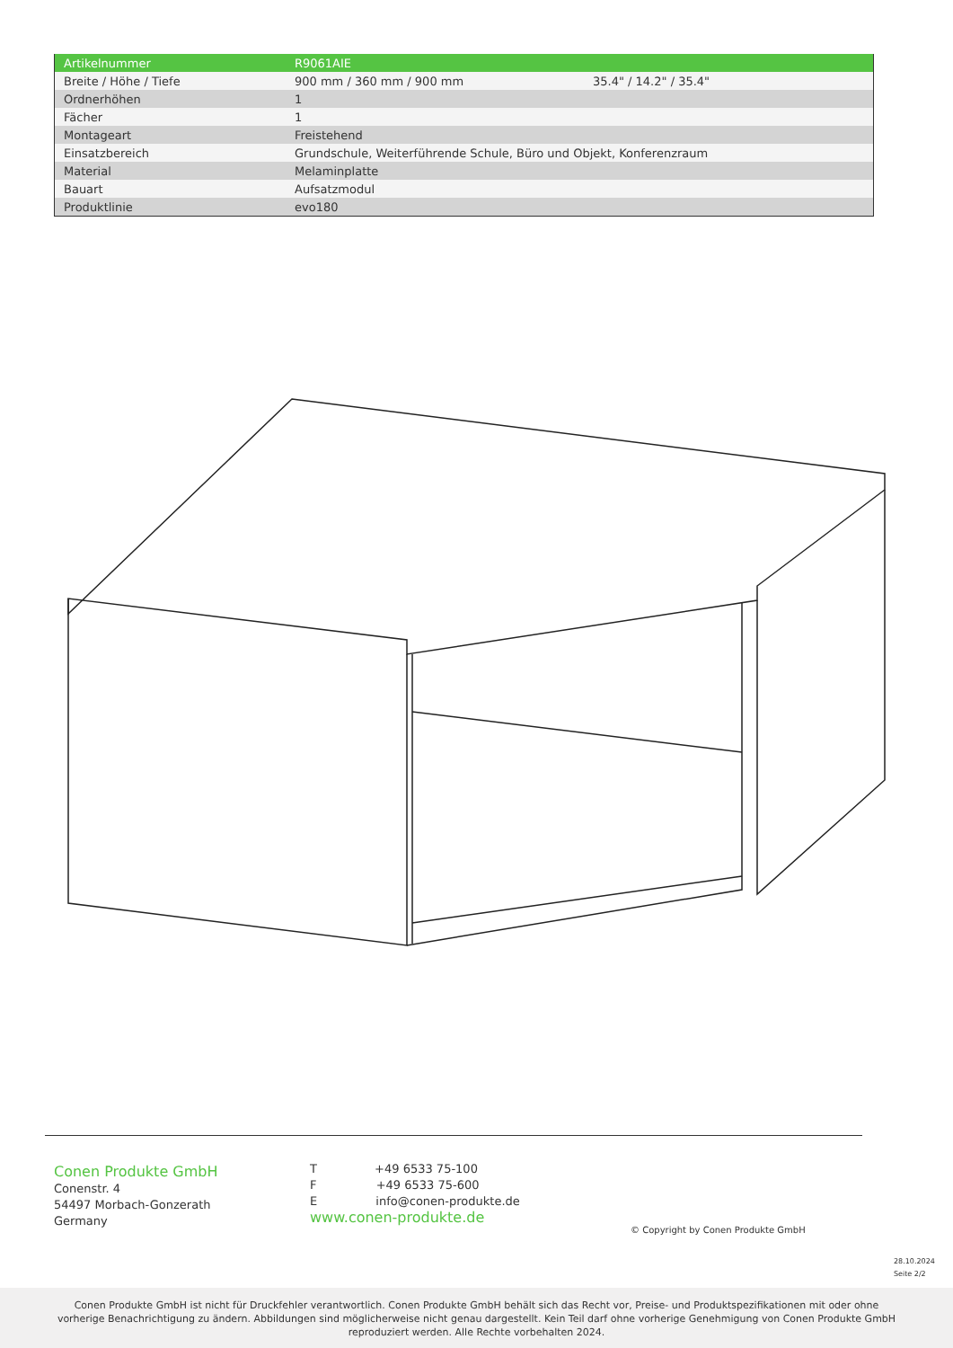| Artikelnummer | R9061AIE | |
| Breite / Höhe / Tiefe | 900 mm / 360 mm / 900 mm | 35.4" / 14.2" / 35.4" |
| Ordnerhöhen | 1 | |
| Fächer | 1 | |
| Montageart | Freistehend | |
| Einsatzbereich | Grundschule, Weiterführende Schule, Büro und Objekt, Konferenzraum | |
| Material | Melaminplatte | |
| Bauart | Aufsatzmodul | |
| Produktlinie | evo180 | |
Conen Produkte GmbH
Conenstr. 4
54497 Morbach-Gonzerath
Germany
T +49 6533 75-100
F +49 6533 75-600
E info@conen-produkte.de
www.conen-produkte.de
© Copyright by Conen Produkte GmbH
28.10.2024
Seite 2/2
Conen Produkte GmbH ist nicht für Druckfehler verantwortlich. Conen Produkte GmbH behält sich das Recht vor, Preise- und Produktspezifikationen mit oder ohne
vorherige Benachrichtigung zu ändern. Abbildungen sind möglicherweise nicht genau dargestellt. Kein Teil darf ohne vorherige Genehmigung von Conen Produkte GmbH
reproduziert werden. Alle Rechte vorbehalten 2024.